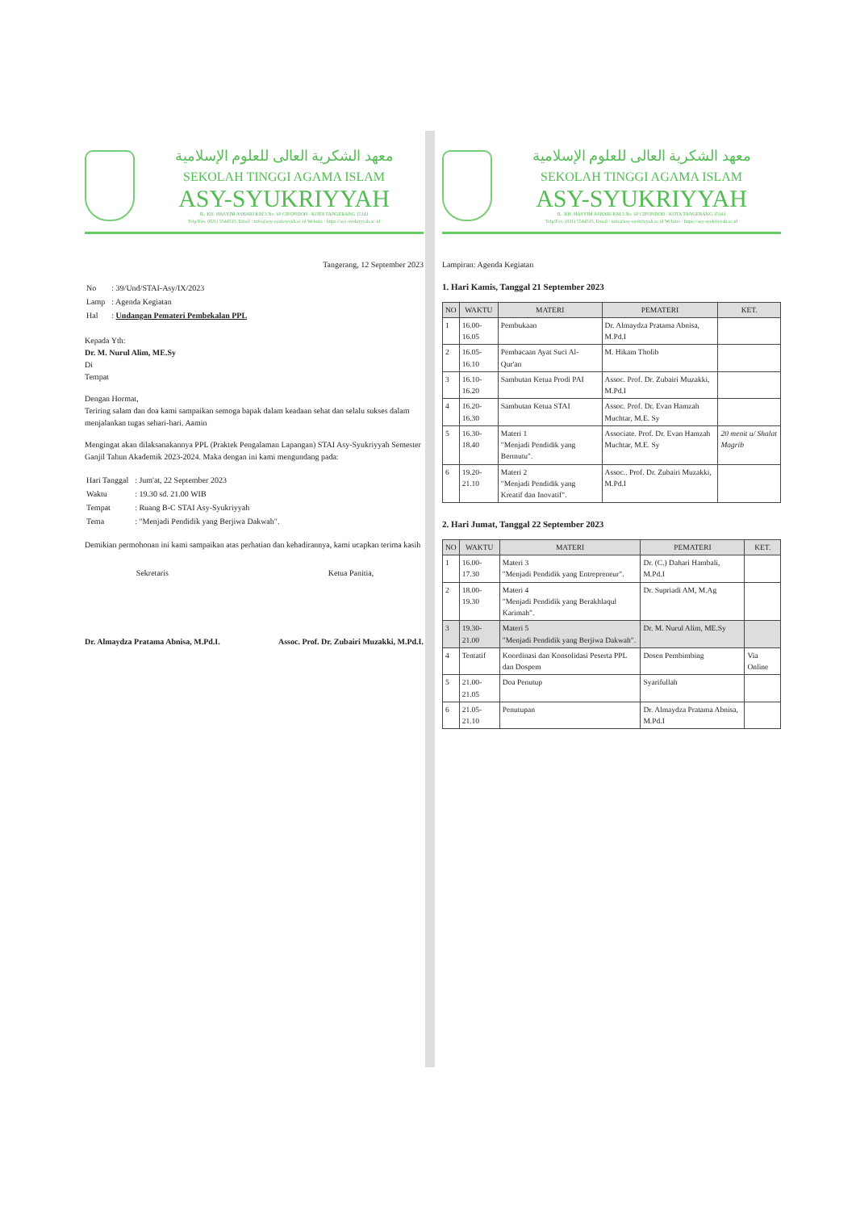معهد الشكرية العالى للعلوم الإسلامية
SEKOLAH TINGGI AGAMA ISLAM
ASY-SYUKRIYYAH
JL. KH. HASYIM ASHARI KM.3 No. 60 CIPONDOH - KOTA TANGERANG 15141
Telp/Fax. (021) 5544515, Email : info@asy-syukriyyah.ac.id Website : https://asy-syukriyyah.ac.id
Tangerang, 12 September 2023
| No | : 39/Und/STAI-Asy/IX/2023 |
| Lamp | : Agenda Kegiatan |
| Hal | : Undangan Pemateri Pembekalan PPL |
Kepada Yth:
Dr. M. Nurul Alim, ME.Sy
Di
Tempat
Dengan Hormat,
Teriring salam dan doa kami sampaikan semoga bapak dalam keadaan sehat dan selalu sukses dalam menjalankan tugas sehari-hari. Aamin
Mengingat akan dilaksanakannya PPL (Praktek Pengalaman Lapangan) STAI Asy-Syukriyyah Semester Ganjil Tahun Akademik 2023-2024. Maka dengan ini kami mengundang pada:
| Hari Tanggal | : Jum'at, 22 September 2023 |
| Waktu | : 19.30 sd. 21.00 WIB |
| Tempat | : Ruang B-C STAI Asy-Syukriyyah |
| Tema | : "Menjadi Pendidik yang Berjiwa Dakwah". |
Demikian permohonan ini kami sampaikan atas perhatian dan kehadirannya, kami ucapkan terima kasih
Sekretaris
Dr. Almaydza Pratama Abnisa, M.Pd.I.
Ketua Panitia,
Assoc. Prof. Dr. Zubairi Muzakki, M.Pd.I.
معهد الشكرية العالى للعلوم الإسلامية
SEKOLAH TINGGI AGAMA ISLAM
ASY-SYUKRIYYAH
JL. KH. HASYIM ASHARI KM.3 No. 60 CIPONDOH - KOTA TANGERANG 15141
Telp/Fax. (021) 5544515, Email : info@asy-syukriyyah.ac.id Website : https://asy-syukriyyah.ac.id
Lampiran: Agenda Kegiatan
1. Hari Kamis, Tanggal 21 September 2023
| NO | WAKTU | MATERI | PEMATERI | KET. |
| --- | --- | --- | --- | --- |
| 1 | 16.00-16.05 | Pembukaan | Dr. Almaydza Pratama Abnisa, M.Pd.I | |
| 2 | 16.05-16.10 | Pembacaan Ayat Suci Al-Qur'an | M. Hikam Tholib | |
| 3 | 16.10-16.20 | Sambutan Ketua Prodi PAI | Assoc. Prof. Dr. Zubairi Muzakki, M.Pd.I | |
| 4 | 16.20-16.30 | Sambutan Ketua STAI | Assoc. Prof. Dr. Evan Hamzah Muchtar, M.E. Sy | |
| 5 | 16.30-18.40 | Materi 1 "Menjadi Pendidik yang Bermutu". | Associate. Prof. Dr. Evan Hamzah Muchtar, M.E. Sy | 20 menit u/ Shalat Magrib |
| 6 | 19.20-21.10 | Materi 2 "Menjadi Pendidik yang Kreatif dan Inovatif". | Assoc.. Prof. Dr. Zubairi Muzakki, M.Pd.I | |
2. Hari Jumat, Tanggal 22 September 2023
| NO | WAKTU | MATERI | PEMATERI | KET. |
| --- | --- | --- | --- | --- |
| 1 | 16.00-17.30 | Materi 3 "Menjadi Pendidik yang Entrepreneur". | Dr. (C.) Dahari Hambali, M.Pd.I | |
| 2 | 18.00-19.30 | Materi 4 "Menjadi Pendidik yang Berakhlaqul Karimah". | Dr. Supriadi AM, M.Ag | |
| 3 | 19.30-21.00 | Materi 5 "Menjadi Pendidik yang Berjiwa Dakwah". | Dr. M. Nurul Alim, ME.Sy | |
| 4 | Tentatif | Koordinasi dan Konsolidasi Peserta PPL dan Dospem | Dosen Pembimbing | Via Online |
| 5 | 21.00-21.05 | Doa Penutup | Syarifullah | |
| 6 | 21.05-21.10 | Penutupan | Dr. Almaydza Pratama Abnisa, M.Pd.I | |